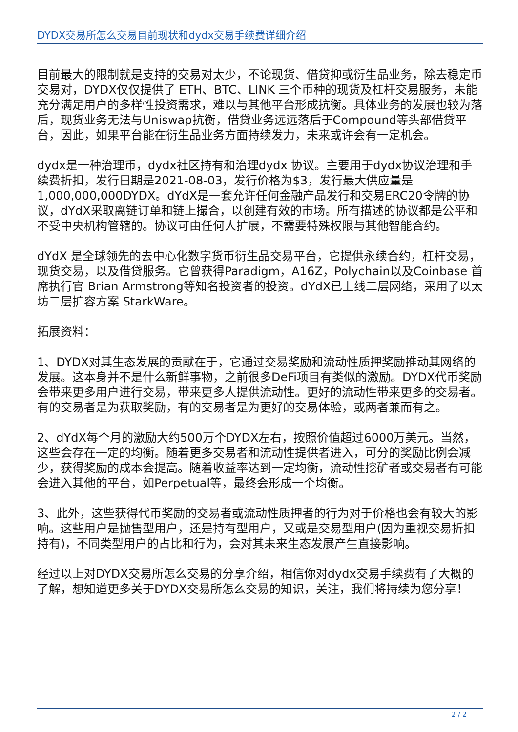DYDX交易所怎么交易目前现状和dydx交易手续费详细介绍
目前最大的限制就是支持的交易对太少，不论现货、借贷抑或衍生品业务，除去稳定币交易对，DYDX仅仅提供了 ETH、BTC、LINK 三个币种的现货及杠杆交易服务，未能充分满足用户的多样性投资需求，难以与其他平台形成抗衡。具体业务的发展也较为落后，现货业务无法与Uniswap抗衡，借贷业务远远落后于Compound等头部借贷平台，因此，如果平台能在衍生品业务方面持续发力，未来或许会有一定机会。
dydx是一种治理币，dydx社区持有和治理dydx 协议。主要用于dydx协议治理和手续费折扣，发行日期是2021-08-03，发行价格为$3，发行最大供应量是1,000,000,000DYDX。dYdX是一套允许任何金融产品发行和交易ERC20令牌的协议，dYdX采取离链订单和链上撮合，以创建有效的市场。所有描述的协议都是公平和不受中央机构管辖的。协议可由任何人扩展，不需要特殊权限与其他智能合约。
dYdX 是全球领先的去中心化数字货币衍生品交易平台，它提供永续合约，杠杆交易，现货交易，以及借贷服务。它曾获得Paradigm，A16Z，Polychain以及Coinbase 首席执行官 Brian Armstrong等知名投资者的投资。dYdX已上线二层网络，采用了以太坊二层扩容方案 StarkWare。
拓展资料：
1、DYDX对其生态发展的贡献在于，它通过交易奖励和流动性质押奖励推动其网络的发展。这本身并不是什么新鲜事物，之前很多DeFi项目有类似的激励。DYDX代币奖励会带来更多用户进行交易，带来更多人提供流动性。更好的流动性带来更多的交易者。有的交易者是为获取奖励，有的交易者是为更好的交易体验，或两者兼而有之。
2、dYdX每个月的激励大约500万个DYDX左右，按照价值超过6000万美元。当然，这些会存在一定的均衡。随着更多交易者和流动性提供者进入，可分的奖励比例会减少，获得奖励的成本会提高。随着收益率达到一定均衡，流动性挖矿者或交易者有可能会进入其他的平台，如Perpetual等，最终会形成一个均衡。
3、此外，这些获得代币奖励的交易者或流动性质押者的行为对于价格也会有较大的影响。这些用户是抛售型用户，还是持有型用户，又或是交易型用户(因为重视交易折扣持有)，不同类型用户的占比和行为，会对其未来生态发展产生直接影响。
经过以上对DYDX交易所怎么交易的分享介绍，相信你对dydx交易手续费有了大概的了解，想知道更多关于DYDX交易所怎么交易的知识，关注，我们将持续为您分享！
2 / 2